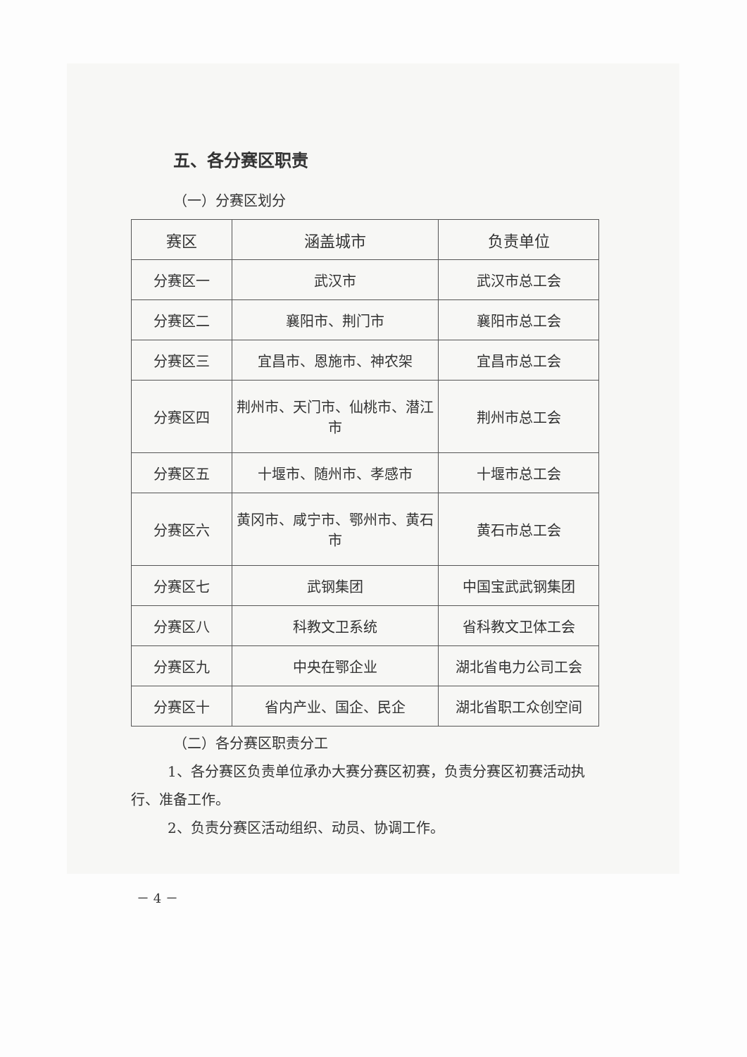五、各分赛区职责
（一）分赛区划分
| 赛区 | 涵盖城市 | 负责单位 |
| --- | --- | --- |
| 分赛区一 | 武汉市 | 武汉市总工会 |
| 分赛区二 | 襄阳市、荆门市 | 襄阳市总工会 |
| 分赛区三 | 宜昌市、恩施市、神农架 | 宜昌市总工会 |
| 分赛区四 | 荆州市、天门市、仙桃市、潜江市 | 荆州市总工会 |
| 分赛区五 | 十堰市、随州市、孝感市 | 十堰市总工会 |
| 分赛区六 | 黄冈市、咸宁市、鄂州市、黄石市 | 黄石市总工会 |
| 分赛区七 | 武钢集团 | 中国宝武武钢集团 |
| 分赛区八 | 科教文卫系统 | 省科教文卫体工会 |
| 分赛区九 | 中央在鄂企业 | 湖北省电力公司工会 |
| 分赛区十 | 省内产业、国企、民企 | 湖北省职工众创空间 |
（二）各分赛区职责分工
1、各分赛区负责单位承办大赛分赛区初赛，负责分赛区初赛活动执行、准备工作。
2、负责分赛区活动组织、动员、协调工作。
－ 4 －